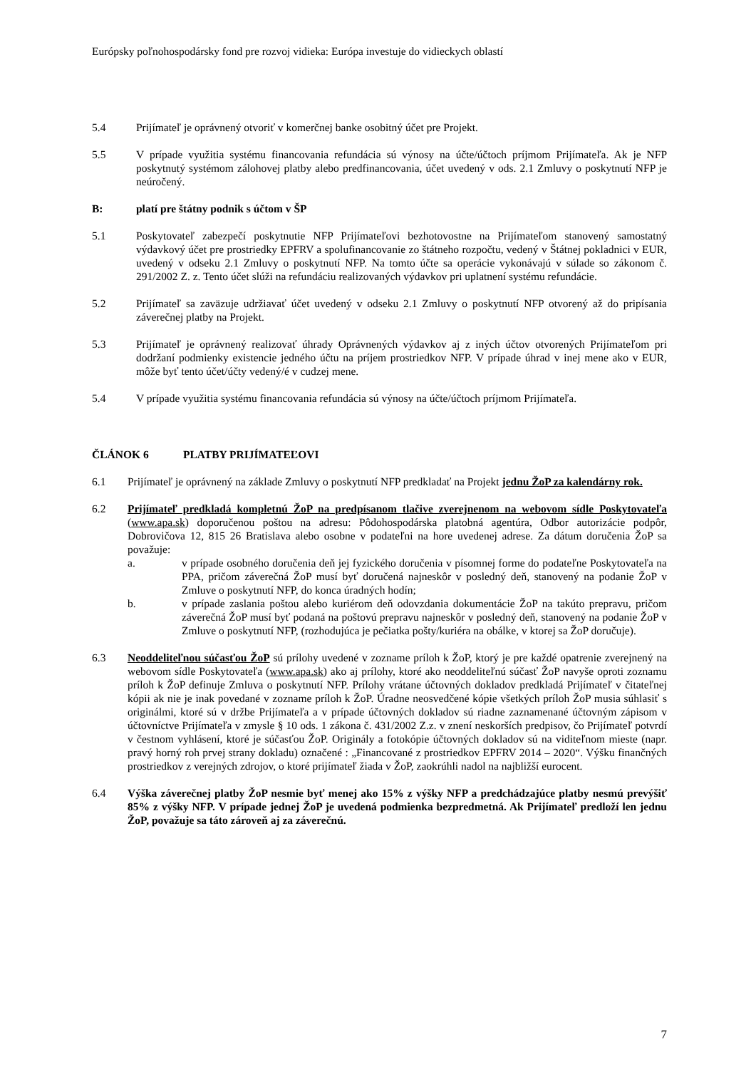Európsky poľnohospodársky fond pre rozvoj vidieka: Európa investuje do vidieckych oblastí
5.4 Prijímateľ je oprávnený otvoriť v komerčnej banke osobitný účet pre Projekt.
5.5 V prípade využitia systému financovania refundácia sú výnosy na účte/účtoch príjmom Prijímateľa. Ak je NFP poskytnutý systémom zálohovej platby alebo predfinancovania, účet uvedený v ods. 2.1 Zmluvy o poskytnutí NFP je neúročený.
B: platí pre štátny podnik s účtom v ŠP
5.1 Poskytovateľ zabezpečí poskytnutie NFP Prijímateľovi bezhotovostne na Prijímateľom stanovený samostatný výdavkový účet pre prostriedky EPFRV a spolufinancovanie zo štátneho rozpočtu, vedený v Štátnej pokladnici v EUR, uvedený v odseku 2.1 Zmluvy o poskytnutí NFP. Na tomto účte sa operácie vykonávajú v súlade so zákonom č. 291/2002 Z. z. Tento účet slúži na refundáciu realizovaných výdavkov pri uplatnení systému refundácie.
5.2 Prijímateľ sa zaväzuje udržiavať účet uvedený v odseku 2.1 Zmluvy o poskytnutí NFP otvorený až do pripísania záverečnej platby na Projekt.
5.3 Prijímateľ je oprávnený realizovať úhrady Oprávnených výdavkov aj z iných účtov otvorených Prijímateľom pri dodržaní podmienky existencie jedného účtu na príjem prostriedkov NFP. V prípade úhrad v inej mene ako v EUR, môže byť tento účet/účty vedený/é v cudzej mene.
5.4 V prípade využitia systému financovania refundácia sú výnosy na účte/účtoch príjmom Prijímateľa.
ČLÁNOK 6 PLATBY PRIJÍMATEĽOVI
6.1 Prijímateľ je oprávnený na základe Zmluvy o poskytnutí NFP predkladať na Projekt jednu ŽoP za kalendárny rok.
6.2 Prijímateľ predkladá kompletnú ŽoP na predpísanom tlačive zverejnenom na webovom sídle Poskytovateľa (www.apa.sk) doporučenou poštou na adresu: Pôdohospodárska platobná agentúra, Odbor autorizácie podpôr, Dobrovičova 12, 815 26 Bratislava alebo osobne v podateľni na hore uvedenej adrese. Za dátum doručenia ŽoP sa považuje:
a. v prípade osobného doručenia deň jej fyzického doručenia v písomnej forme do podateľne Poskytovateľa na PPA, pričom záverečná ŽoP musí byť doručená najneskôr v posledný deň, stanovený na podanie ŽoP v Zmluve o poskytnutí NFP, do konca úradných hodín;
b. v prípade zaslania poštou alebo kuriérom deň odovzdania dokumentácie ŽoP na takúto prepravu, pričom záverečná ŽoP musí byť podaná na poštovú prepravu najneskôr v posledný deň, stanovený na podanie ŽoP v Zmluve o poskytnutí NFP, (rozhodujúca je pečiatka pošty/kuriéra na obálke, v ktorej sa ŽoP doručuje).
6.3 Neoddeliteľnou súčasťou ŽoP sú prílohy uvedené v zozname príloh k ŽoP, ktorý je pre každé opatrenie zverejnený na webovom sídle Poskytovateľa (www.apa.sk) ako aj prílohy, ktoré ako neoddeliteľnú súčasť ŽoP navyše oproti zoznamu príloh k ŽoP definuje Zmluva o poskytnutí NFP. Prílohy vrátane účtovných dokladov predkladá Prijímateľ v čitateľnej kópii ak nie je inak povedané v zozname príloh k ŽoP. Úradne neosvedčené kópie všetkých príloh ŽoP musia súhlasiť s originálmi, ktoré sú v držbe Prijímateľa a v prípade účtovných dokladov sú riadne zaznamenané účtovným zápisom v účtovníctve Prijímateľa v zmysle § 10 ods. 1 zákona č. 431/2002 Z.z. v znení neskorších predpisov, čo Prijímateľ potvrdí v čestnom vyhlásení, ktoré je súčasťou ŽoP. Originály a fotokópie účtovných dokladov sú na viditeľnom mieste (napr. pravý horný roh prvej strany dokladu) označené : „Financované z prostriedkov EPFRV 2014 – 2020“. Výšku finančných prostriedkov z verejných zdrojov, o ktoré prijímateľ žiada v ŽoP, zaokrúhli nadol na najbližší eurocent.
6.4 Výška záverečnej platby ŽoP nesmie byť menej ako 15% z výšky NFP a predchádzajúce platby nesmú prevýšiť 85% z výšky NFP. V prípade jednej ŽoP je uvedená podmienka bezpredmetná. Ak Prijímateľ predloží len jednu ŽoP, považuje sa táto zároveň aj za záverečnú.
7